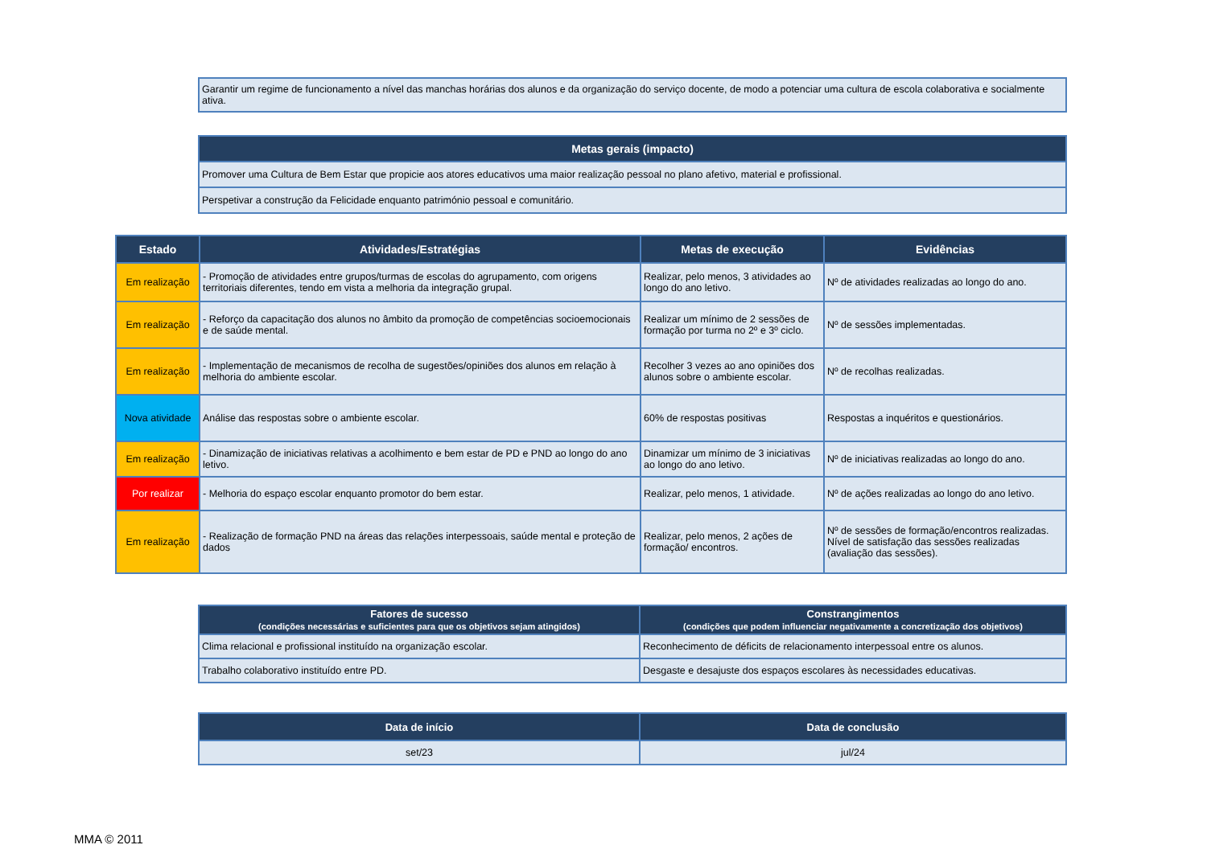| Garantir um regime de funcionamento a nível das manchas horárias dos alunos e da organização do serviço docente, de modo a potenciar uma cultura de escola colaborativa e socialmente ativa. |
| Metas gerais (impacto) |
| --- |
| Promover uma Cultura de Bem Estar que propicie aos atores educativos uma maior realização pessoal no plano afetivo, material e profissional. |
| Perspetivar a construção da Felicidade enquanto património pessoal e comunitário. |
| Estado | Atividades/Estratégias | Metas de execução | Evidências |
| --- | --- | --- | --- |
| Em realização | - Promoção de atividades entre grupos/turmas de escolas do agrupamento, com origens territoriais diferentes, tendo em vista a melhoria da integração grupal. | Realizar, pelo menos, 3 atividades ao longo do ano letivo. | Nº de atividades realizadas ao longo do ano. |
| Em realização | - Reforço da capacitação dos alunos no âmbito da promoção de competências socioemocionais e de saúde mental. | Realizar um mínimo de 2 sessões de formação por turma no 2º e 3º ciclo. | Nº de sessões implementadas. |
| Em realização | - Implementação de mecanismos de recolha de sugestões/opiniões dos alunos em relação à melhoria do ambiente escolar. | Recolher 3 vezes ao ano opiniões dos alunos sobre o ambiente escolar. | Nº de recolhas realizadas. |
| Nova atividade | Análise das respostas sobre o ambiente escolar. | 60% de respostas positivas | Respostas a inquéritos e questionários. |
| Em realização | - Dinamização de iniciativas relativas a acolhimento e bem estar de PD e PND ao longo do ano letivo. | Dinamizar um mínimo de 3 iniciativas ao longo do ano letivo. | Nº de iniciativas realizadas ao longo do ano. |
| Por realizar | - Melhoria do espaço escolar enquanto promotor do bem estar. | Realizar, pelo menos, 1 atividade. | Nº de ações realizadas ao longo do ano letivo. |
| Em realização | - Realização de formação PND na áreas das relações interpessoais, saúde mental e proteção de dados | Realizar, pelo menos, 2 ações de formação/ encontros. | Nº de sessões de formação/encontros realizadas. Nível de satisfação das sessões realizadas (avaliação das sessões). |
| Fatores de sucesso (condições necessárias e suficientes para que os objetivos sejam atingidos) | Constrangimentos (condições que podem influenciar negativamente a concretização dos objetivos) |
| --- | --- |
| Clima relacional e profissional instituído na organização escolar. | Reconhecimento de déficits de relacionamento interpessoal entre os alunos. |
| Trabalho colaborativo instituído entre PD. | Desgaste e desajuste dos espaços escolares às necessidades educativas. |
| Data de início | Data de conclusão |
| --- | --- |
| set/23 | jul/24 |
MMA © 2011